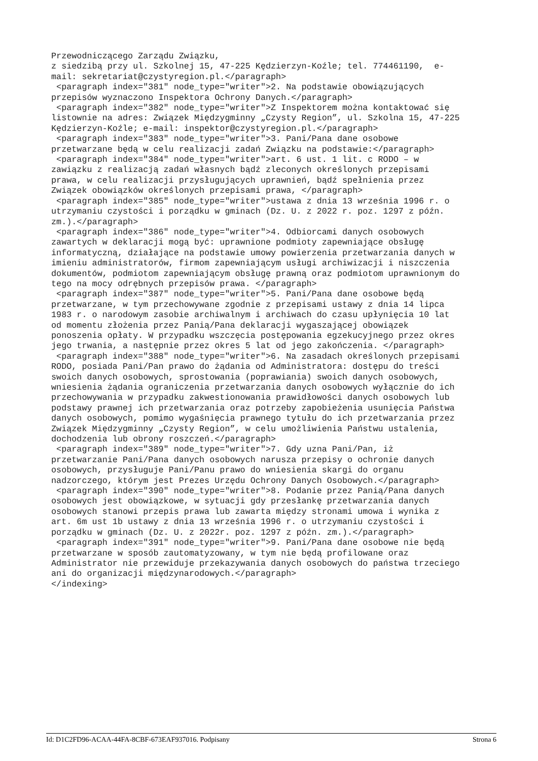Przewodniczącego Zarządu Związku,
z siedzibą przy ul. Szkolnej 15, 47-225 Kędzierzyn-Koźle; tel. 774461190,  e-
mail: sekretariat@czystyregion.pl.</paragraph>
 <paragraph index="381" node_type="writer">2. Na podstawie obowiązujących
przepisów wyznaczono Inspektora Ochrony Danych.</paragraph>
 <paragraph index="382" node_type="writer">Z Inspektorem można kontaktować się
listownie na adres: Związek Międzygminny „Czysty Region”, ul. Szkolna 15, 47-225
Kędzierzyn-Koźle; e-mail: inspektor@czystyregion.pl.</paragraph>
 <paragraph index="383" node_type="writer">3. Pani/Pana dane osobowe
przetwarzane będą w celu realizacji zadań Związku na podstawie:</paragraph>
 <paragraph index="384" node_type="writer">art. 6 ust. 1 lit. c RODO – w
zawiązku z realizacją zadań własnych bądź zleconych określonych przepisami
prawa, w celu realizacji przysługujących uprawnień, bądź spełnienia przez
Związek obowiązków określonych przepisami prawa, </paragraph>
 <paragraph index="385" node_type="writer">ustawa z dnia 13 września 1996 r. o
utrzymaniu czystości i porządku w gminach (Dz. U. z 2022 r. poz. 1297 z późn.
zm.).</paragraph>
 <paragraph index="386" node_type="writer">4. Odbiorcami danych osobowych
zawartych w deklaracji mogą być: uprawnione podmioty zapewniające obsługę
informatyczną, działające na podstawie umowy powierzenia przetwarzania danych w
imieniu administratorów, firmom zapewniającym usługi archiwizacji i niszczenia
dokumentów, podmiotom zapewniającym obsługę prawną oraz podmiotom uprawnionym do
tego na mocy odrębnych przepisów prawa. </paragraph>
 <paragraph index="387" node_type="writer">5. Pani/Pana dane osobowe będą
przetwarzane, w tym przechowywane zgodnie z przepisami ustawy z dnia 14 lipca
1983 r. o narodowym zasobie archiwalnym i archiwach do czasu upłynięcia 10 lat
od momentu złożenia przez Panią/Pana deklaracji wygaszającej obowiązek
ponoszenia opłaty. W przypadku wszczęcia postępowania egzekucyjnego przez okres
jego trwania, a następnie przez okres 5 lat od jego zakończenia. </paragraph>
 <paragraph index="388" node_type="writer">6. Na zasadach określonych przepisami
RODO, posiada Pani/Pan prawo do żądania od Administratora: dostępu do treści
swoich danych osobowych, sprostowania (poprawiania) swoich danych osobowych,
wniesienia żądania ograniczenia przetwarzania danych osobowych wyłącznie do ich
przechowywania w przypadku zakwestionowania prawidłowości danych osobowych lub
podstawy prawnej ich przetwarzania oraz potrzeby zapobieżenia usunięcia Państwa
danych osobowych, pomimo wygaśnięcia prawnego tytułu do ich przetwarzania przez
Związek Międzygminny „Czysty Region”, w celu umożliwienia Państwu ustalenia,
dochodzenia lub obrony roszczeń.</paragraph>
 <paragraph index="389" node_type="writer">7. Gdy uzna Pani/Pan, iż
przetwarzanie Pani/Pana danych osobowych narusza przepisy o ochronie danych
osobowych, przysługuje Pani/Panu prawo do wniesienia skargi do organu
nadzorczego, którym jest Prezes Urzędu Ochrony Danych Osobowych.</paragraph>
 <paragraph index="390" node_type="writer">8. Podanie przez Panią/Pana danych
osobowych jest obowiązkowe, w sytuacji gdy przesłankę przetwarzania danych
osobowych stanowi przepis prawa lub zawarta między stronami umowa i wynika z
art. 6m ust 1b ustawy z dnia 13 września 1996 r. o utrzymaniu czystości i
porządku w gminach (Dz. U. z 2022r. poz. 1297 z późn. zm.).</paragraph>
 <paragraph index="391" node_type="writer">9. Pani/Pana dane osobowe nie będą
przetwarzane w sposób zautomatyzowany, w tym nie będą profilowane oraz
Administrator nie przewiduje przekazywania danych osobowych do państwa trzeciego
ani do organizacji międzynarodowych.</paragraph>
</indexing>
Id: D1C2FD96-ACAA-44FA-8CBF-673EAF937016. Podpisany Strona 6